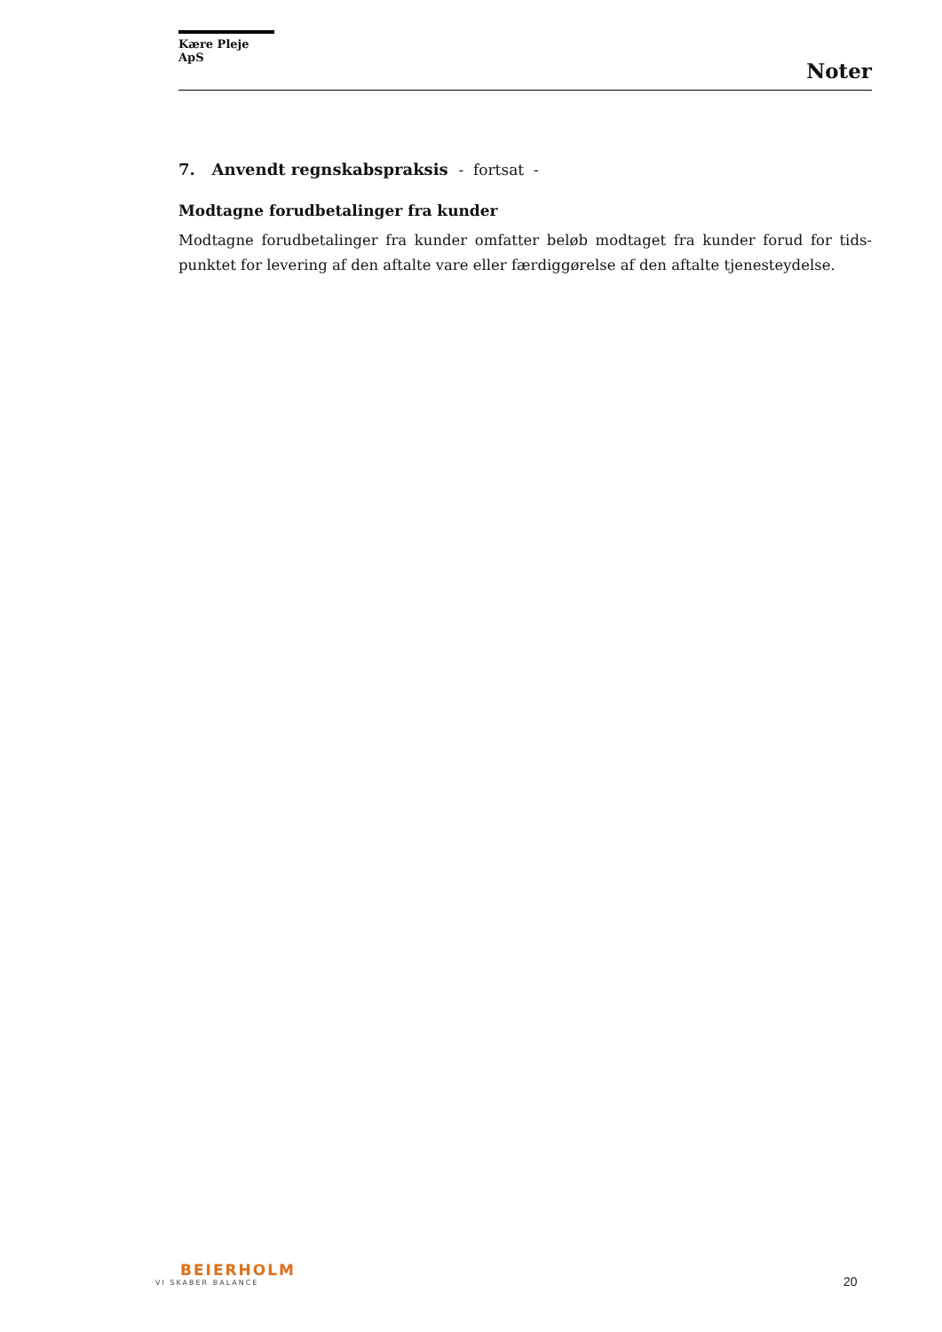Kære Pleje ApS
Noter
7. Anvendt regnskabspraksis - fortsat -
Modtagne forudbetalinger fra kunder
Modtagne forudbetalinger fra kunder omfatter beløb modtaget fra kunder forud for tids­punktet for levering af den aftalte vare eller færdiggørelse af den aftalte tjenesteydelse.
BEIERHOLM
VI SKABER BALANCE
20